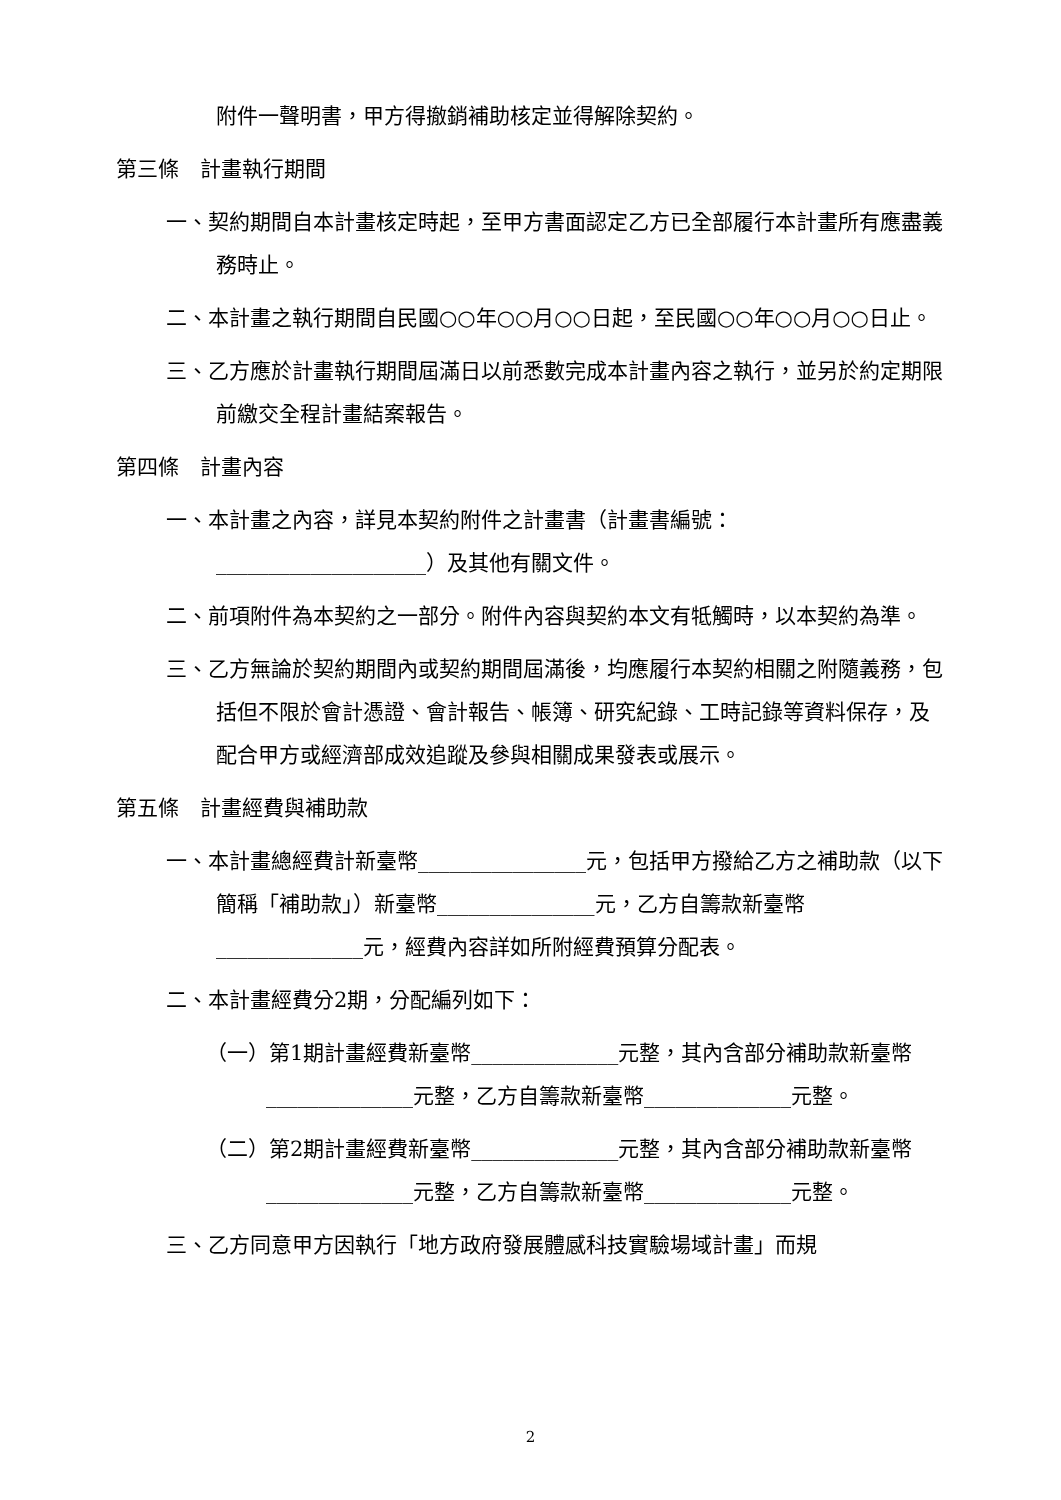附件一聲明書，甲方得撤銷補助核定並得解除契約。
第三條　計畫執行期間
一、契約期間自本計畫核定時起，至甲方書面認定乙方已全部履行本計畫所有應盡義務時止。
二、本計畫之執行期間自民國○○年○○月○○日起，至民國○○年○○月○○日止。
三、乙方應於計畫執行期間屆滿日以前悉數完成本計畫內容之執行，並另於約定期限前繳交全程計畫結案報告。
第四條　計畫內容
一、本計畫之內容，詳見本契約附件之計畫書（計畫書編號：____________________）及其他有關文件。
二、前項附件為本契約之一部分。附件內容與契約本文有牴觸時，以本契約為準。
三、乙方無論於契約期間內或契約期間屆滿後，均應履行本契約相關之附隨義務，包括但不限於會計憑證、會計報告、帳簿、研究紀錄、工時記錄等資料保存，及配合甲方或經濟部成效追蹤及參與相關成果發表或展示。
第五條　計畫經費與補助款
一、本計畫總經費計新臺幣________________元，包括甲方撥給乙方之補助款（以下簡稱「補助款」）新臺幣_______________元，乙方自籌款新臺幣______________元，經費內容詳如所附經費預算分配表。
二、本計畫經費分2期，分配編列如下：
（一）第1期計畫經費新臺幣______________元整，其內含部分補助款新臺幣______________元整，乙方自籌款新臺幣______________元整。
（二）第2期計畫經費新臺幣______________元整，其內含部分補助款新臺幣______________元整，乙方自籌款新臺幣______________元整。
三、乙方同意甲方因執行「地方政府發展體感科技實驗場域計畫」而規
2